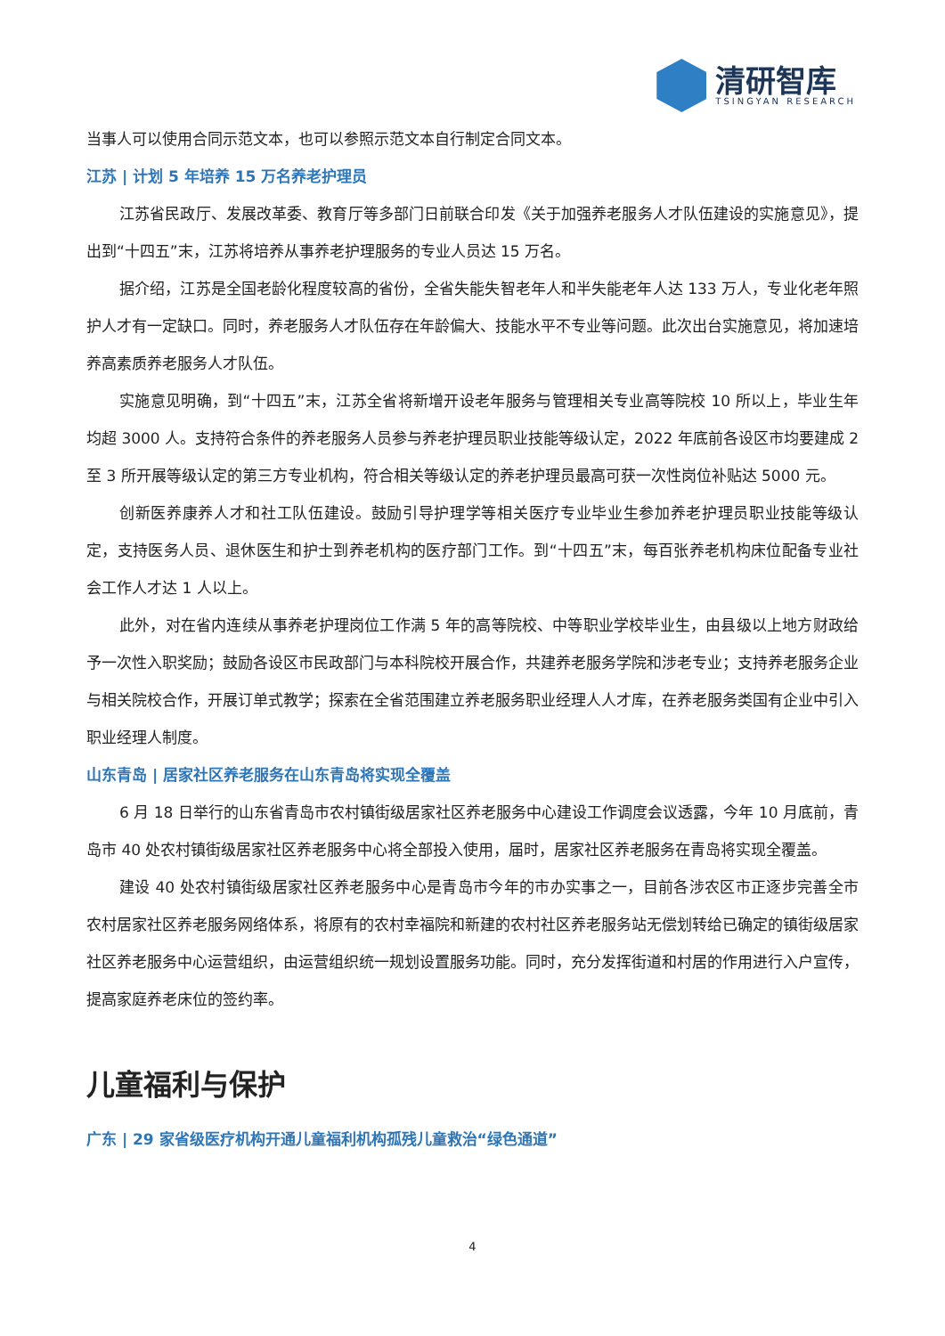清研智库
TSINGYAN RESEARCH
当事人可以使用合同示范文本，也可以参照示范文本自行制定合同文本。
江苏 | 计划 5 年培养 15 万名养老护理员
江苏省民政厅、发展改革委、教育厅等多部门日前联合印发《关于加强养老服务人才队伍建设的实施意见》，提出到“十四五”末，江苏将培养从事养老护理服务的专业人员达 15 万名。
据介绍，江苏是全国老龄化程度较高的省份，全省失能失智老年人和半失能老年人达 133 万人，专业化老年照护人才有一定缺口。同时，养老服务人才队伍存在年龄偏大、技能水平不专业等问题。此次出台实施意见，将加速培养高素质养老服务人才队伍。
实施意见明确，到“十四五”末，江苏全省将新增开设老年服务与管理相关专业高等院校 10 所以上，毕业生年均超 3000 人。支持符合条件的养老服务人员参与养老护理员职业技能等级认定，2022 年底前各设区市均要建成 2 至 3 所开展等级认定的第三方专业机构，符合相关等级认定的养老护理员最高可获一次性岗位补贴达 5000 元。
创新医养康养人才和社工队伍建设。鼓励引导护理学等相关医疗专业毕业生参加养老护理员职业技能等级认定，支持医务人员、退休医生和护士到养老机构的医疗部门工作。到“十四五”末，每百张养老机构床位配备专业社会工作人才达 1 人以上。
此外，对在省内连续从事养老护理岗位工作满 5 年的高等院校、中等职业学校毕业生，由县级以上地方财政给予一次性入职奖励；鼓励各设区市民政部门与本科院校开展合作，共建养老服务学院和涉老专业；支持养老服务企业与相关院校合作，开展订单式教学；探索在全省范围建立养老服务职业经理人人才库，在养老服务类国有企业中引入职业经理人制度。
山东青岛 | 居家社区养老服务在山东青岛将实现全覆盖
6 月 18 日举行的山东省青岛市农村镇街级居家社区养老服务中心建设工作调度会议透露，今年 10 月底前，青岛市 40 处农村镇街级居家社区养老服务中心将全部投入使用，届时，居家社区养老服务在青岛将实现全覆盖。
建设 40 处农村镇街级居家社区养老服务中心是青岛市今年的市办实事之一，目前各涉农区市正逐步完善全市农村居家社区养老服务网络体系，将原有的农村幸福院和新建的农村社区养老服务站无偿划转给已确定的镇街级居家社区养老服务中心运营组织，由运营组织统一规划设置服务功能。同时，充分发挥街道和村居的作用进行入户宣传，提高家庭养老床位的签约率。
儿童福利与保护
广东 | 29 家省级医疗机构开通儿童福利机构孤残儿童救治“绿色通道”
4